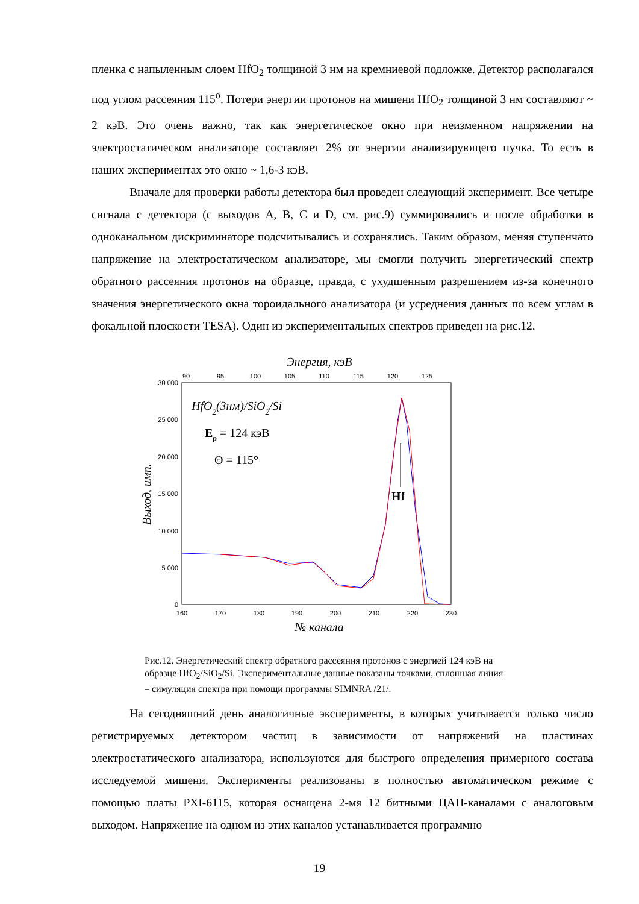пленка с напыленным слоем HfO<sub>2</sub> толщиной 3 нм на кремниевой подложке. Детектор располагался под углом рассеяния 115<sup>o</sup>. Потери энергии протонов на мишени HfO<sub>2</sub> толщиной 3 нм составляют ~ 2 кэВ. Это очень важно, так как энергетическое окно при неизменном напряжении на электростатическом анализаторе составляет 2% от энергии анализирующего пучка. То есть в наших экспериментах это окно ~ 1,6-3 кэВ.
Вначале для проверки работы детектора был проведен следующий эксперимент. Все четыре сигнала с детектора (с выходов A, B, C и D, см. рис.9) суммировались и после обработки в одноканальном дискриминаторе подсчитывались и сохранялись. Таким образом, меняя ступенчато напряжение на электростатическом анализаторе, мы смогли получить энергетический спектр обратного рассеяния протонов на образце, правда, с ухудшенным разрешением из-за конечного значения энергетического окна тороидального анализатора (и усреднения данных по всем углам в фокальной плоскости TESA). Один из экспериментальных спектров приведен на рис.12.
Энергия, кэВ
90
95
100
105
110
115
120
125
30 000
25 000
20 000
15 000
10 000
5 000
0
160
170
180
190
200
210
220
230
№ канала
Выход, имп.
HfO2(3нм)/SiO2/Si
Ep = 124 кэВ
Θ = 115°
Hf
Рис.12. Энергетический спектр обратного рассеяния протонов с энергией 124 кэВ на образце HfO<sub>2</sub>/SiO<sub>2</sub>/Si. Экспериментальные данные показаны точками, сплошная линия – симуляция спектра при помощи программы SIMNRA /21/.
На сегодняшний день аналогичные эксперименты, в которых учитывается только число регистрируемых детектором частиц в зависимости от напряжений на пластинах электростатического анализатора, используются для быстрого определения примерного состава исследуемой мишени. Эксперименты реализованы в полностью автоматическом режиме с помощью платы PXI-6115, которая оснащена 2-мя 12 битными ЦАП-каналами с аналоговым выходом. Напряжение на одном из этих каналов устанавливается программно
19